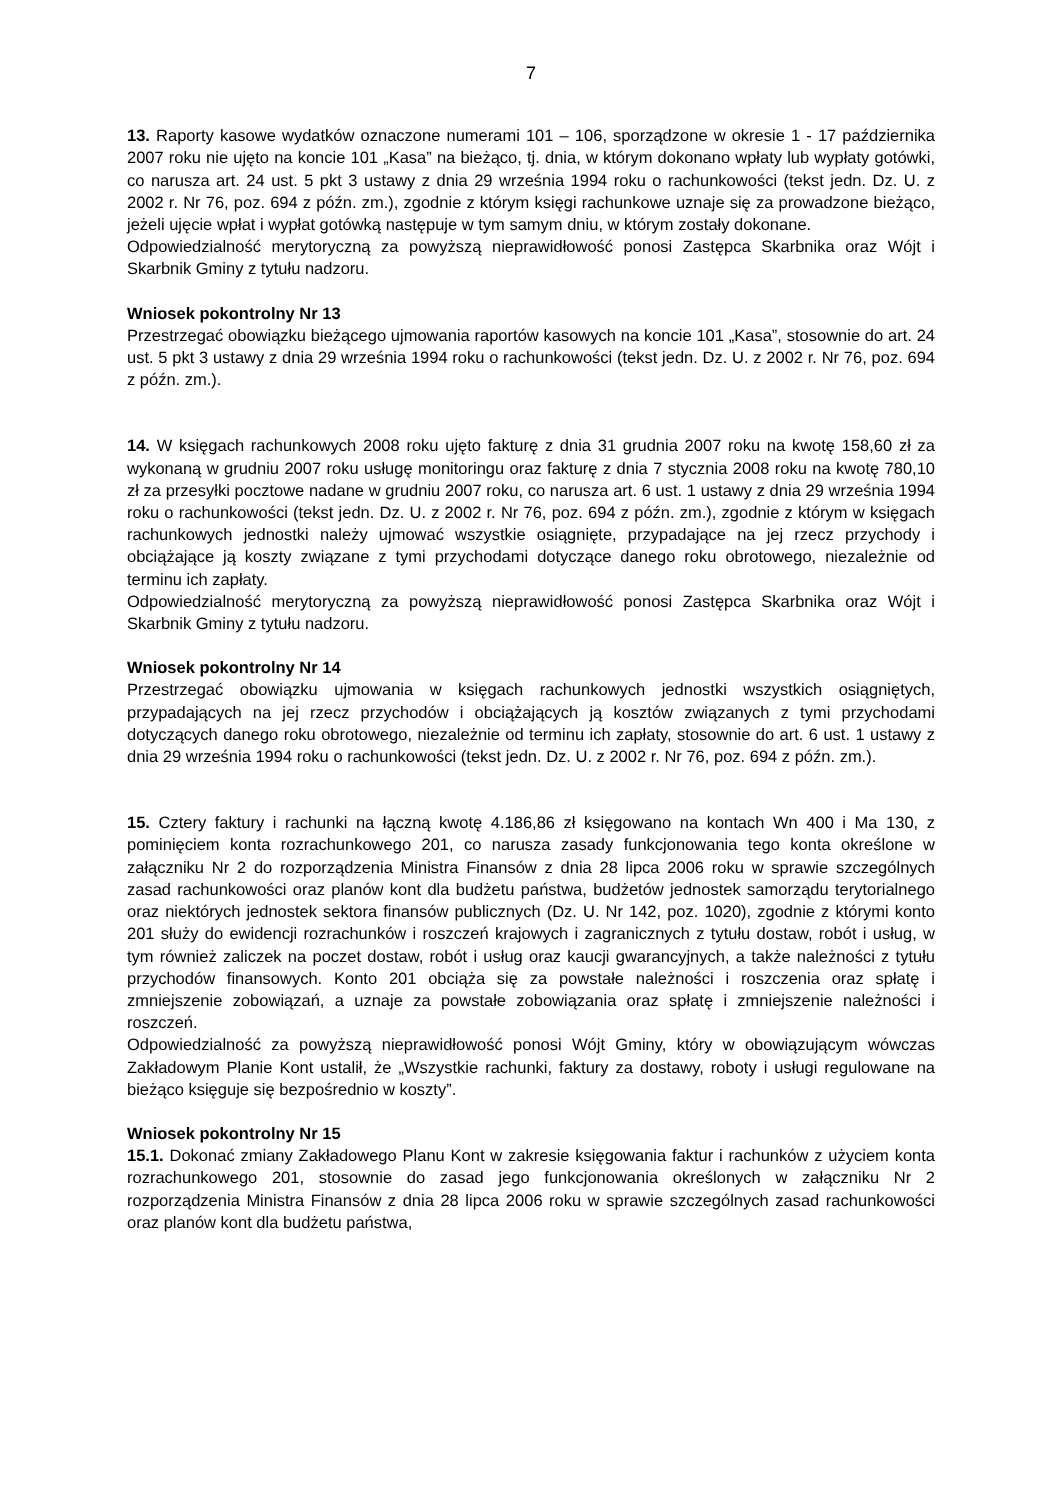7
13. Raporty kasowe wydatków oznaczone numerami 101 – 106, sporządzone w okresie 1 - 17 października 2007 roku nie ujęto na koncie 101 „Kasa” na bieżąco, tj. dnia, w którym dokonano wpłaty lub wypłaty gotówki, co narusza art. 24 ust. 5 pkt 3 ustawy z dnia 29 września 1994 roku o rachunkowości (tekst jedn. Dz. U. z 2002 r. Nr 76, poz. 694 z późn. zm.), zgodnie z którym księgi rachunkowe uznaje się za prowadzone bieżąco, jeżeli ujęcie wpłat i wypłat gotówką następuje w tym samym dniu, w którym zostały dokonane.
Odpowiedzialność merytoryczną za powyższą nieprawidłowość ponosi Zastępca Skarbnika oraz Wójt i Skarbnik Gminy z tytułu nadzoru.
Wniosek pokontrolny Nr 13
Przestrzegać obowiązku bieżącego ujmowania raportów kasowych na koncie 101 „Kasa”, stosownie do art. 24 ust. 5 pkt 3 ustawy z dnia 29 września 1994 roku o rachunkowości (tekst jedn. Dz. U. z 2002 r. Nr 76, poz. 694 z późn. zm.).
14. W księgach rachunkowych 2008 roku ujęto fakturę z dnia 31 grudnia 2007 roku na kwotę 158,60 zł za wykonaną w grudniu 2007 roku usługę monitoringu oraz fakturę z dnia 7 stycznia 2008 roku na kwotę 780,10 zł za przesyłki pocztowe nadane w grudniu 2007 roku, co narusza art. 6 ust. 1 ustawy z dnia 29 września 1994 roku o rachunkowości (tekst jedn. Dz. U. z 2002 r. Nr 76, poz. 694 z późn. zm.), zgodnie z którym w księgach rachunkowych jednostki należy ujmować wszystkie osiągnięte, przypadające na jej rzecz przychody i obciążające ją koszty związane z tymi przychodami dotyczące danego roku obrotowego, niezależnie od terminu ich zapłaty.
Odpowiedzialność merytoryczną za powyższą nieprawidłowość ponosi Zastępca Skarbnika oraz Wójt i Skarbnik Gminy z tytułu nadzoru.
Wniosek pokontrolny Nr 14
Przestrzegać obowiązku ujmowania w księgach rachunkowych jednostki wszystkich osiągniętych, przypadających na jej rzecz przychodów i obciążających ją kosztów związanych z tymi przychodami dotyczących danego roku obrotowego, niezależnie od terminu ich zapłaty, stosownie do art. 6 ust. 1 ustawy z dnia 29 września 1994 roku o rachunkowości (tekst jedn. Dz. U. z 2002 r. Nr 76, poz. 694 z późn. zm.).
15. Cztery faktury i rachunki na łączną kwotę 4.186,86 zł księgowano na kontach Wn 400 i Ma 130, z pominięciem konta rozrachunkowego 201, co narusza zasady funkcjonowania tego konta określone w załączniku Nr 2 do rozporządzenia Ministra Finansów z dnia 28 lipca 2006 roku w sprawie szczególnych zasad rachunkowości oraz planów kont dla budżetu państwa, budżetów jednostek samorządu terytorialnego oraz niektórych jednostek sektora finansów publicznych (Dz. U. Nr 142, poz. 1020), zgodnie z którymi konto 201 służy do ewidencji rozrachunków i roszczeń krajowych i zagranicznych z tytułu dostaw, robót i usług, w tym również zaliczek na poczet dostaw, robót i usług oraz kaucji gwarancyjnych, a także należności z tytułu przychodów finansowych. Konto 201 obciąża się za powstałe należności i roszczenia oraz spłatę i zmniejszenie zobowiązań, a uznaje za powstałe zobowiązania oraz spłatę i zmniejszenie należności i roszczeń.
Odpowiedzialność za powyższą nieprawidłowość ponosi Wójt Gminy, który w obowiązującym wówczas Zakładowym Planie Kont ustalił, że „Wszystkie rachunki, faktury za dostawy, roboty i usługi regulowane na bieżąco księguje się bezpośrednio w koszty”.
Wniosek pokontrolny Nr 15
15.1. Dokonać zmiany Zakładowego Planu Kont w zakresie księgowania faktur i rachunków z użyciem konta rozrachunkowego 201, stosownie do zasad jego funkcjonowania określonych w załączniku Nr 2 rozporządzenia Ministra Finansów z dnia 28 lipca 2006 roku w sprawie szczególnych zasad rachunkowości oraz planów kont dla budżetu państwa,